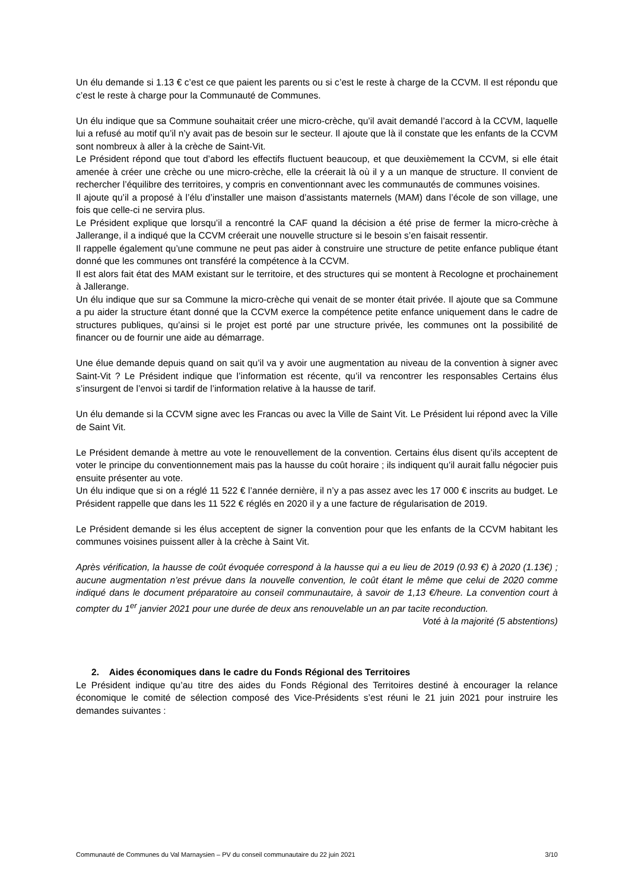Un élu demande si 1.13 € c’est ce que paient les parents ou si c’est le reste à charge de la CCVM. Il est répondu que c’est le reste à charge pour la Communauté de Communes.
Un élu indique que sa Commune souhaitait créer une micro-crèche, qu’il avait demandé l’accord à la CCVM, laquelle lui a refusé au motif qu’il n’y avait pas de besoin sur le secteur. Il ajoute que là il constate que les enfants de la CCVM sont nombreux à aller à la crèche de Saint-Vit.
Le Président répond que tout d’abord les effectifs fluctuent beaucoup, et que deuxièmement la CCVM, si elle était amenée à créer une crèche ou une micro-crèche, elle la créerait là où il y a un manque de structure. Il convient de rechercher l’équilibre des territoires, y compris en conventionnant avec les communautés de communes voisines.
Il ajoute qu’il a proposé à l’élu d’installer une maison d’assistants maternels (MAM) dans l’école de son village, une fois que celle-ci ne servira plus.
Le Président explique que lorsqu’il a rencontré la CAF quand la décision a été prise de fermer la micro-crèche à Jallerange, il a indiqué que la CCVM créerait une nouvelle structure si le besoin s’en faisait ressentir.
Il rappelle également qu’une commune ne peut pas aider à construire une structure de petite enfance publique étant donné que les communes ont transféré la compétence à la CCVM.
Il est alors fait état des MAM existant sur le territoire, et des structures qui se montent à Recologne et prochainement à Jallerange.
Un élu indique que sur sa Commune la micro-crèche qui venait de se monter était privée. Il ajoute que sa Commune a pu aider la structure étant donné que la CCVM exerce la compétence petite enfance uniquement dans le cadre de structures publiques, qu’ainsi si le projet est porté par une structure privée, les communes ont la possibilité de financer ou de fournir une aide au démarrage.
Une élue demande depuis quand on sait qu’il va y avoir une augmentation au niveau de la convention à signer avec Saint-Vit ? Le Président indique que l’information est récente, qu’il va rencontrer les responsables Certains élus s’insurgent de l’envoi si tardif de l’information relative à la hausse de tarif.
Un élu demande si la CCVM signe avec les Francas ou avec la Ville de Saint Vit. Le Président lui répond avec la Ville de Saint Vit.
Le Président demande à mettre au vote le renouvellement de la convention. Certains élus disent qu’ils acceptent de voter le principe du conventionnement mais pas la hausse du coût horaire ; ils indiquent qu’il aurait fallu négocier puis ensuite présenter au vote.
Un élu indique que si on a réglé 11 522 € l’année dernière, il n’y a pas assez avec les 17 000 € inscrits au budget. Le Président rappelle que dans les 11 522 € réglés en 2020 il y a une facture de régularisation de 2019.
Le Président demande si les élus acceptent de signer la convention pour que les enfants de la CCVM habitant les communes voisines puissent aller à la crèche à Saint Vit.
Après vérification, la hausse de coût évoquée correspond à la hausse qui a eu lieu de 2019 (0.93 €) à 2020 (1.13€) ; aucune augmentation n’est prévue dans la nouvelle convention, le coût étant le même que celui de 2020 comme indiqué dans le document préparatoire au conseil communautaire, à savoir de 1,13 €/heure. La convention court à compter du 1<sup>er</sup> janvier 2021 pour une durée de deux ans renouvelable un an par tacite reconduction.
Voté à la majorité (5 abstentions)
2. Aides économiques dans le cadre du Fonds Régional des Territoires
Le Président indique qu’au titre des aides du Fonds Régional des Territoires destiné à encourager la relance économique le comité de sélection composé des Vice-Présidents s’est réuni le 21 juin 2021 pour instruire les demandes suivantes :
Communauté de Communes du Val Marnaysien – PV du conseil communautaire du 22 juin 2021 3/10